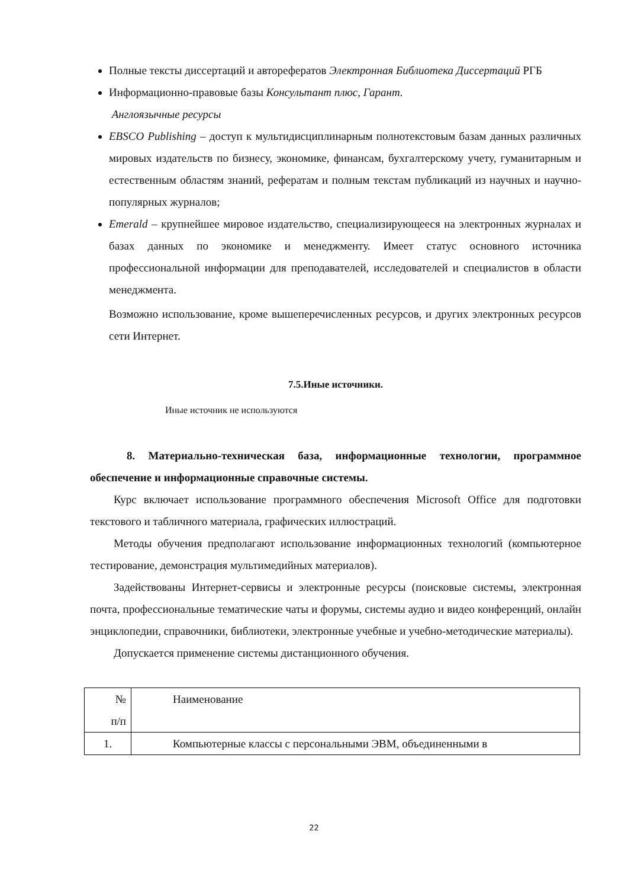Полные тексты диссертаций и авторефератов Электронная Библиотека Диссертаций РГБ
Информационно-правовые базы Консультант плюс, Гарант.
Англоязычные ресурсы
EBSCO Publishing – доступ к мультидисциплинарным полнотекстовым базам данных различных мировых издательств по бизнесу, экономике, финансам, бухгалтерскому учету, гуманитарным и естественным областям знаний, рефератам и полным текстам публикаций из научных и научно-популярных журналов;
Emerald – крупнейшее мировое издательство, специализирующееся на электронных журналах и базах данных по экономике и менеджменту. Имеет статус основного источника профессиональной информации для преподавателей, исследователей и специалистов в области менеджмента.
Возможно использование, кроме вышеперечисленных ресурсов, и других электронных ресурсов сети Интернет.
7.5.Иные источники.
Иные источник не используются
8. Материально-техническая база, информационные технологии, программное обеспечение и информационные справочные системы.
Курс включает использование программного обеспечения Microsoft Office для подготовки текстового и табличного материала, графических иллюстраций.
Методы обучения предполагают использование информационных технологий (компьютерное тестирование, демонстрация мультимедийных материалов).
Задействованы Интернет-сервисы и электронные ресурсы (поисковые системы, электронная почта, профессиональные тематические чаты и форумы, системы аудио и видео конференций, онлайн энциклопедии, справочники, библиотеки, электронные учебные и учебно-методические материалы).
Допускается применение системы дистанционного обучения.
| № п/п | Наименование |
| 1. | Компьютерные классы с персональными ЭВМ, объединенными в |
22